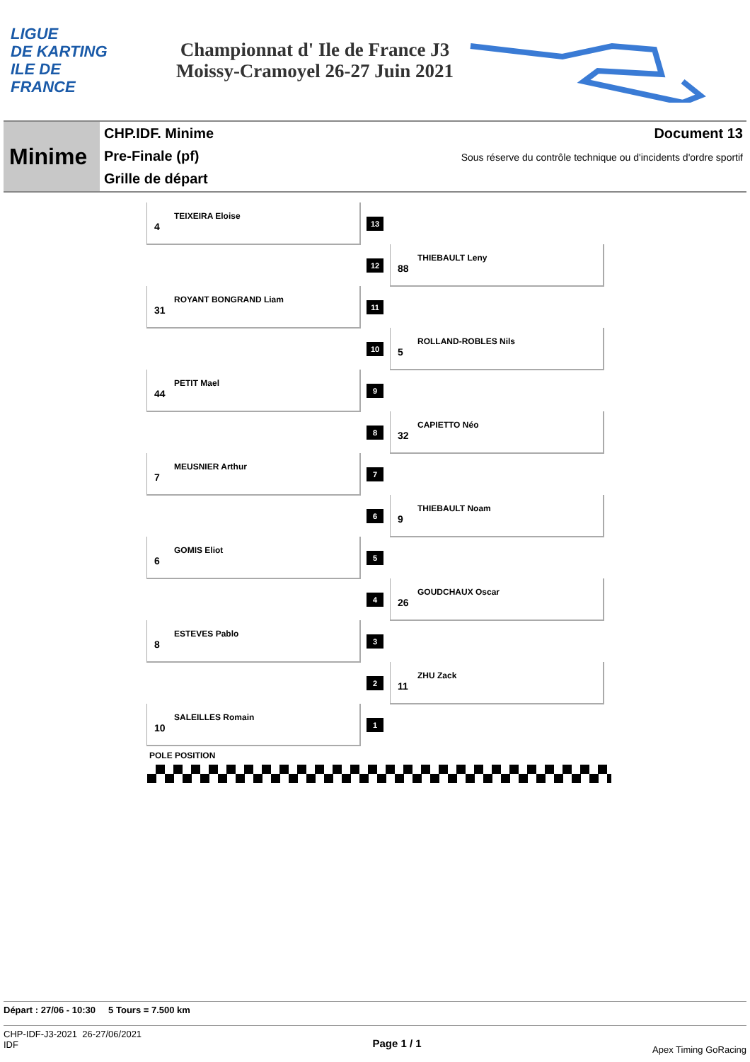LIGUE
DE KARTING
ILE DE
FRANCE
Championnat d' Ile de France J3
Moissy-Cramoyel 26-27 Juin 2021
Minime
CHP.IDF. Minime
Pre-Finale (pf)
Grille de départ
Document 13
Sous réserve du contrôle technique ou d'incidents d'ordre sportif
4
TEIXEIRA Eloise
13
12
88
THIEBAULT Leny
31
ROYANT BONGRAND Liam
11
10
5
ROLLAND-ROBLES Nils
44
PETIT Mael
9
8
32
CAPIETTO Néo
7
MEUSNIER Arthur
7
6
9
THIEBAULT Noam
6
GOMIS Eliot
5
4
26
GOUDCHAUX Oscar
8
ESTEVES Pablo
3
2
11
ZHU Zack
10
SALEILLES Romain
1
POLE POSITION
Départ : 27/06 - 10:30 5 Tours = 7.500 km
CHP-IDF-J3-2021 26-27/06/2021
IDF
Page 1 / 1
Apex Timing GoRacing